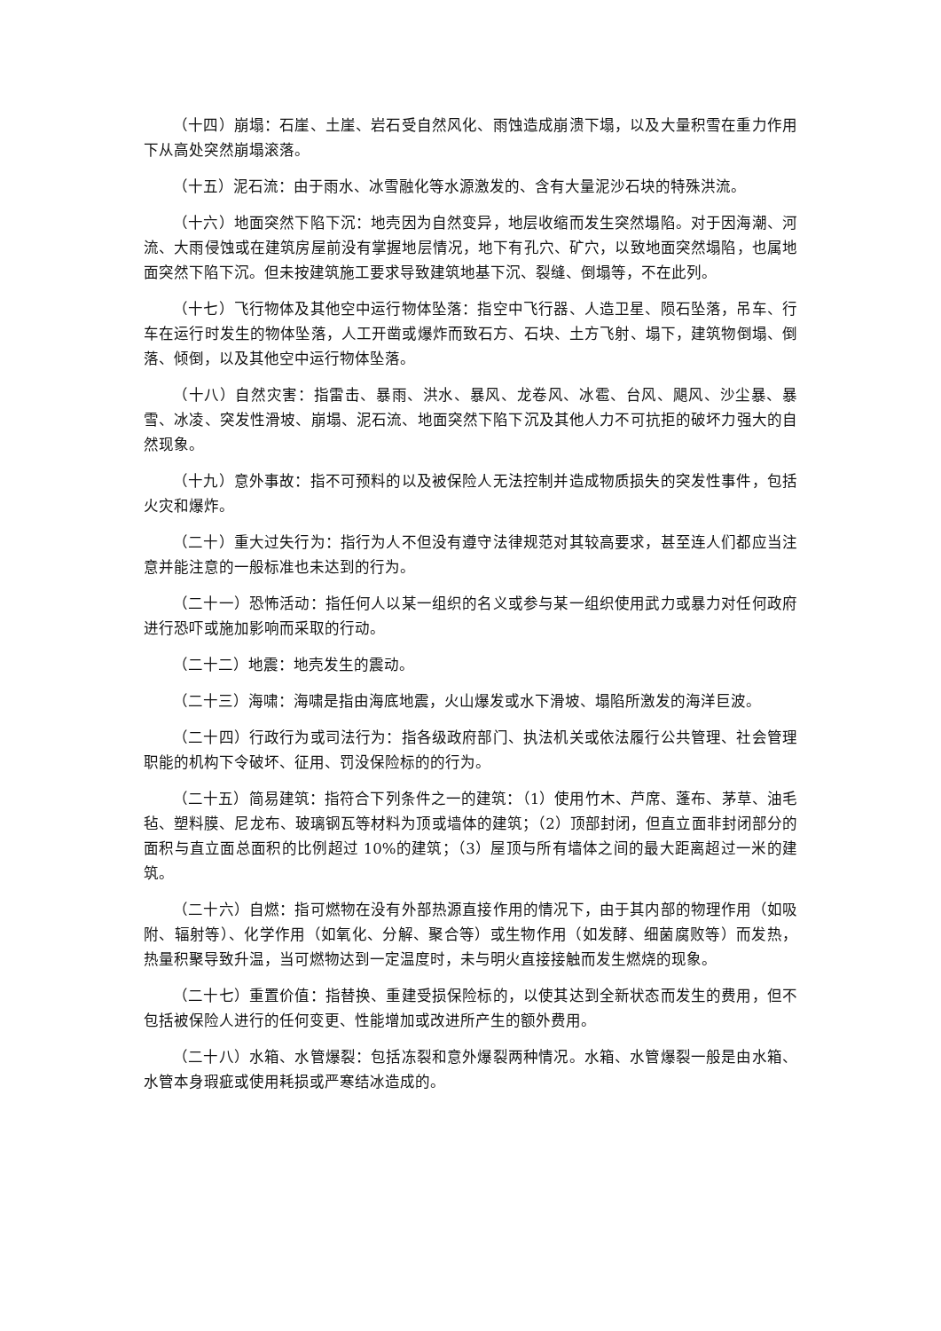（十四）崩塌：石崖、土崖、岩石受自然风化、雨蚀造成崩溃下塌，以及大量积雪在重力作用下从高处突然崩塌滚落。
（十五）泥石流：由于雨水、冰雪融化等水源激发的、含有大量泥沙石块的特殊洪流。
（十六）地面突然下陷下沉：地壳因为自然变异，地层收缩而发生突然塌陷。对于因海潮、河流、大雨侵蚀或在建筑房屋前没有掌握地层情况，地下有孔穴、矿穴，以致地面突然塌陷，也属地面突然下陷下沉。但未按建筑施工要求导致建筑地基下沉、裂缝、倒塌等，不在此列。
（十七）飞行物体及其他空中运行物体坠落：指空中飞行器、人造卫星、陨石坠落，吊车、行车在运行时发生的物体坠落，人工开凿或爆炸而致石方、石块、土方飞射、塌下，建筑物倒塌、倒落、倾倒，以及其他空中运行物体坠落。
（十八）自然灾害：指雷击、暴雨、洪水、暴风、龙卷风、冰雹、台风、飓风、沙尘暴、暴雪、冰凌、突发性滑坡、崩塌、泥石流、地面突然下陷下沉及其他人力不可抗拒的破坏力强大的自然现象。
（十九）意外事故：指不可预料的以及被保险人无法控制并造成物质损失的突发性事件，包括火灾和爆炸。
（二十）重大过失行为：指行为人不但没有遵守法律规范对其较高要求，甚至连人们都应当注意并能注意的一般标准也未达到的行为。
（二十一）恐怖活动：指任何人以某一组织的名义或参与某一组织使用武力或暴力对任何政府进行恐吓或施加影响而采取的行动。
（二十二）地震：地壳发生的震动。
（二十三）海啸：海啸是指由海底地震，火山爆发或水下滑坡、塌陷所激发的海洋巨波。
（二十四）行政行为或司法行为：指各级政府部门、执法机关或依法履行公共管理、社会管理职能的机构下令破坏、征用、罚没保险标的的行为。
（二十五）简易建筑：指符合下列条件之一的建筑：（1）使用竹木、芦席、蓬布、茅草、油毛毡、塑料膜、尼龙布、玻璃钢瓦等材料为顶或墙体的建筑；（2）顶部封闭，但直立面非封闭部分的面积与直立面总面积的比例超过 10%的建筑；（3）屋顶与所有墙体之间的最大距离超过一米的建筑。
（二十六）自燃：指可燃物在没有外部热源直接作用的情况下，由于其内部的物理作用（如吸附、辐射等）、化学作用（如氧化、分解、聚合等）或生物作用（如发酵、细菌腐败等）而发热，热量积聚导致升温，当可燃物达到一定温度时，未与明火直接接触而发生燃烧的现象。
（二十七）重置价值：指替换、重建受损保险标的，以使其达到全新状态而发生的费用，但不包括被保险人进行的任何变更、性能增加或改进所产生的额外费用。
（二十八）水箱、水管爆裂：包括冻裂和意外爆裂两种情况。水箱、水管爆裂一般是由水箱、水管本身瑕疵或使用耗损或严寒结冰造成的。